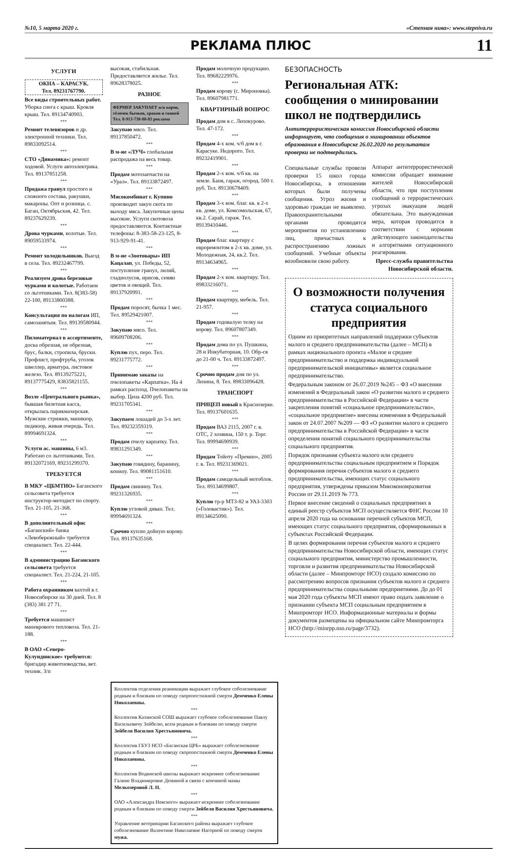№10, 5 марта 2020 г. «Степная нива»: www.stepniva.ru
РЕКЛАМА ПЛЮС
11
УСЛУГИ
ОКНА – КАРАСУК.
Тел. 89231767790.
Все виды строительных работ. Уборка снега с крыш. Кровля крыш. Тел. 89134740903.
***
Ремонт телевизоров и др. электронной техники. Тел. 89833092514.
***
СТО «Динамика»: ремонт ходовой. Услуги автоэлектрика. Тел. 89137851258.
***
Продажа гранул простого и сложного состава, ракушки, макароны. Опт и розница. с. Баган, Октябрьская, 42. Тел. 89237629239.
***
Дрова чурками, колотые. Тел. 89059533974.
***
Ремонт холодильников. Выезд в села. Тел. 89232467799.
***
Реализуем дрова березовые чурками и колотые. Работаем со льготниками. Тел. 8(383-58) 22-100, 89133800388.
***
Консультация по налогам ИП, самозанятым. Тел. 89139580944.
***
Пиломатериал в ассортименте, доска обрезная, не обрезная, брус, балки, стропила, бруски. Профлист, профтруба, уголок швеллер, арматура, листовое железо. Тел. 89139275221, 89137775429, 83835821155.
***
Возле «Центрального рынка», бывшая билетная касса, открылась парикмахерская. Мужские стрижки, маникюр, педикюр, живая очередь. Тел. 89994691324.
***
Услуги ас. машины, 6 м3. Работаю со льготниками. Тел. 89132072169, 89231299370.
ТРЕБУЕТСЯ
В МКУ «ЦБМТИО» Баганского сельсовета требуется инструктор-методист по спорту. Тел. 21-105, 21-368.
***
В дополнительный офис «Баганский» банка «Левобережный» требуется специалист. Тел. 22-444.
***
В администрацию Баганского сельсовета требуется специалист. Тел. 21-224, 21-105.
***
Работа охранником вахтой в г. Новосибирске на 30 дней. Тел. 8 (383) 381 27 71.
***
Требуется машинист маневрового тепловоза. Тел. 21-188.
***
В ОАО «Северо-Кулундинское» требуются: бригадир животноводства, вет. техник. З/п
высокая, стабильная. Предоставляется жилье. Тел. 89628378025.
РАЗНОЕ
ФЕРМЕР ЗАКУПАЕТ ж/в коров, тёлочек бычков, хряков и свиней Тел. 8-913-738-88-83 реклама
Закупаю мясо. Тел. 89137850472.
***
В м-не «ЛУЧ» глобальная распродажа на весь товар.
***
Продам мотозапчасти на «Урал». Тел. 89133872497.
***
Мясокомбинат г. Купино производит закуп скота по выходу мяса. Закупочные цены высокие. Услуги скотовоза предоставляются. Контактные телефоны: 8-383-58-23-125, 8-913-929-91-41.
***
В м-не «Зоотовары» ИП Кацалап, ул. Победы, 52, поступление гранул, лилий, гладиолусов, ирисов, семян цветов и овощей. Тел. 89137920991.
***
Продам поросят, бычка 1 мес. Тел. 89529421007.
***
Закупаю мясо. Тел. 89609708206.
***
Куплю пух, перо. Тел. 89231775772.
***
Принимаю заказы на пчелопакеты «Карпатка». На 4 рамках расплод. Пчелопакеты на выбор. Цена 4200 руб. Тел. 89231705341.
***
Закупаем лошадей до 3-х лет. Тел. 89232359319.
***
Продам пчелу карпатку. Тел. 89831291349.
***
Закупаю говядину, баранину, конину. Тел. 89081151610.
***
Продам свинину. Тел. 89231326935.
***
Куплю угловой диван. Тел. 89994691324.
***
Срочно куплю дойную корову. Тел. 89137635168.
Продам молочную продукцию. Тел. 89682229976.
***
Продам корову (с. Мироновка). Тел. 89607981771.
КВАРТИРНЫЙ ВОПРОС
Продам дом в с. Лепокурово. Тел. 47-172.
***
Продам 4-х ком. ч/б дом в г. Карасуке. Недорого. Тел. 89232419901.
***
Продам 2-х ком. ч/б кв. на земле. Баня, гараж, огород. 500 т. руб. Тел. 89130678409.
***
Продам 3-х ком. благ. кв. в 2-х кв. доме, ул. Комсомольская, 67, кв.2. Сарай, гараж. Тел. 89139410446.
***
Продам благ. квартиру с евроремонтом в 2-х кв. доме, ул. Молодежная, 24, кв.2. Тел. 89134634965.
***
Продам 2-х ком. квартиру. Тел. 89833216071.
***
Продам квартиру, мебель. Тел. 21-957.
***
Продам годовалую телку на корову. Тел. 89607807349.
***
Продам дома по ул. Пушкина, 28 и Инкубаторная, 10. Обр-ся до 21-00 ч. Тел. 89133872497.
***
Срочно продам дом по ул. Ленина, 8. Тел. 89833096428.
ТРАНСПОРТ
ПРИЦЕП новый в Краснозерке. Тел. 89137601635.
***
Продам ВАЗ 2115, 2007 г. в. ОТС, 2 хозяина, 150 т. р. Торг. Тел. 89994690939.
***
Продам Тойоту «Премио», 2005 г. в. Тел. 89231369021.
***
Продам самодельный мотоблок. Тел. 89134699807.
***
Куплю тр-р МТЗ-82 и УАЗ-3303 («Головастик»). Тел. 89134625090.
Коллектив отделения реанимации выражает глубокое соболезнование родным и близким по поводу скоропостижной смерти Демченко Елены Николаевны.
***
Коллектив Казанской СОШ выражает глубокое соболезнование Павлу Васильевичу Зейбелю, всем родным и близким по поводу смерти Зейбеля Василия Хрестьяновича.
***
Коллектив ГБУЗ НСО «Баганская ЦРБ» выражает соболезнование родным и близким по поводу скоропостижной смерти Демченко Елены Николаевны.
***
Коллектив Водинской школы выражает искреннее соболезнование Галине Владимировне Деминой в связи с кончиной мамы Мелкозеровой Л. Н.
***
ОАО «Александра Невского» выражает искреннее соболезнование родным и близким по поводу смерти Зейбеля Василия Хрестьяновича.
***
Управление ветеринарии Баганского района выражает глубокое соболезнование Валентине Николаевне Нагорной по поводу смерти мужа.
БЕЗОПАСНОСТЬ
Региональная АТК: сообщения о минировании школ не подтвердились
Антитеррористическая комиссия Новосибирской области информирует, что сообщения о минировании объектов образования в Новосибирске 26.02.2020 по результатам проверки не подтвердились.
Специальные службы провели проверки 15 школ города Новосибирска, в отношении которых были получены сообщения. Угроз жизни и здоровью граждан не выявлено. Правоохранительными органами проводятся мероприятия по установлению лиц, причастных к распространению ложных сообщений. Учебные объекты возобновили свою работу.
Аппарат антитеррористической комиссии обращает внимание жителей Новосибирской области, что при поступлении сообщений о террористических угрозах эвакуация людей обязательна. Это вынужденная мера, которая проводится в соответствии с нормами действующего законодательства и алгоритмами ситуационного реагирования.
Пресс-служба правительства Новосибирской области.
О возможности получения статуса социального предприятия
Одним из приоритетных направлений поддержки субъектов малого и среднего предпринимательства (далее – МСП) в рамках национального проекта «Малое и среднее предпринимательство и поддержка индивидуальной предпринимательской инициативы» является социальное предпринимательство.
Федеральным законом от 26.07.2019 №245 – ФЗ «О внесении изменений в Федеральный закон «О развитии малого и среднего предпринимательства в Российской Федерации» в части закрепления понятий «социальное предпринимательство», «социальное предприятие» внесены изменения в Федеральный закон от 24.07.2007 №209 — ФЗ «О развитии малого и среднего предпринимательства в Российской Федерации» в части определения понятий социального предпринимательства социального предприятия.
Порядок признания субъекта малого или среднего предпринимательства социальным предприятием и Порядок формирования перечня субъектов малого и среднего предпринимательства, имеющих статус социального предприятия, утверждены приказом Минэкономразвития России от 29.11.2019 № 773.
Первое внесение сведений о социальных предприятиях в единый реестр субъектов МСП осуществляется ФНС России 10 апреля 2020 года на основании перечней субъектов МСП, имеющих статус социального предприятия, сформированных в субъектах Российской Федерации.
В целях формирования перечня субъектов малого и среднего предпринимательства Новосибирской области, имеющих статус социального предприятия, министерство промышленности, торговли и развития предпринимательства Новосибирской области (далее – Минпромторг НСО) создало комиссию по рассмотрению вопросов признания субъектов малого и среднего предпринимательства социальными предприятиями. До до 01 мая 2020 года субъекты МСП имеют право подать заявление о признании субъекта МСП социальным предприятием в Минпромторг НСО. Информационные материалы и формы документов размещены на официальном сайте Минпромторга НСО (http://minrpp.nso.ru/page/3732).